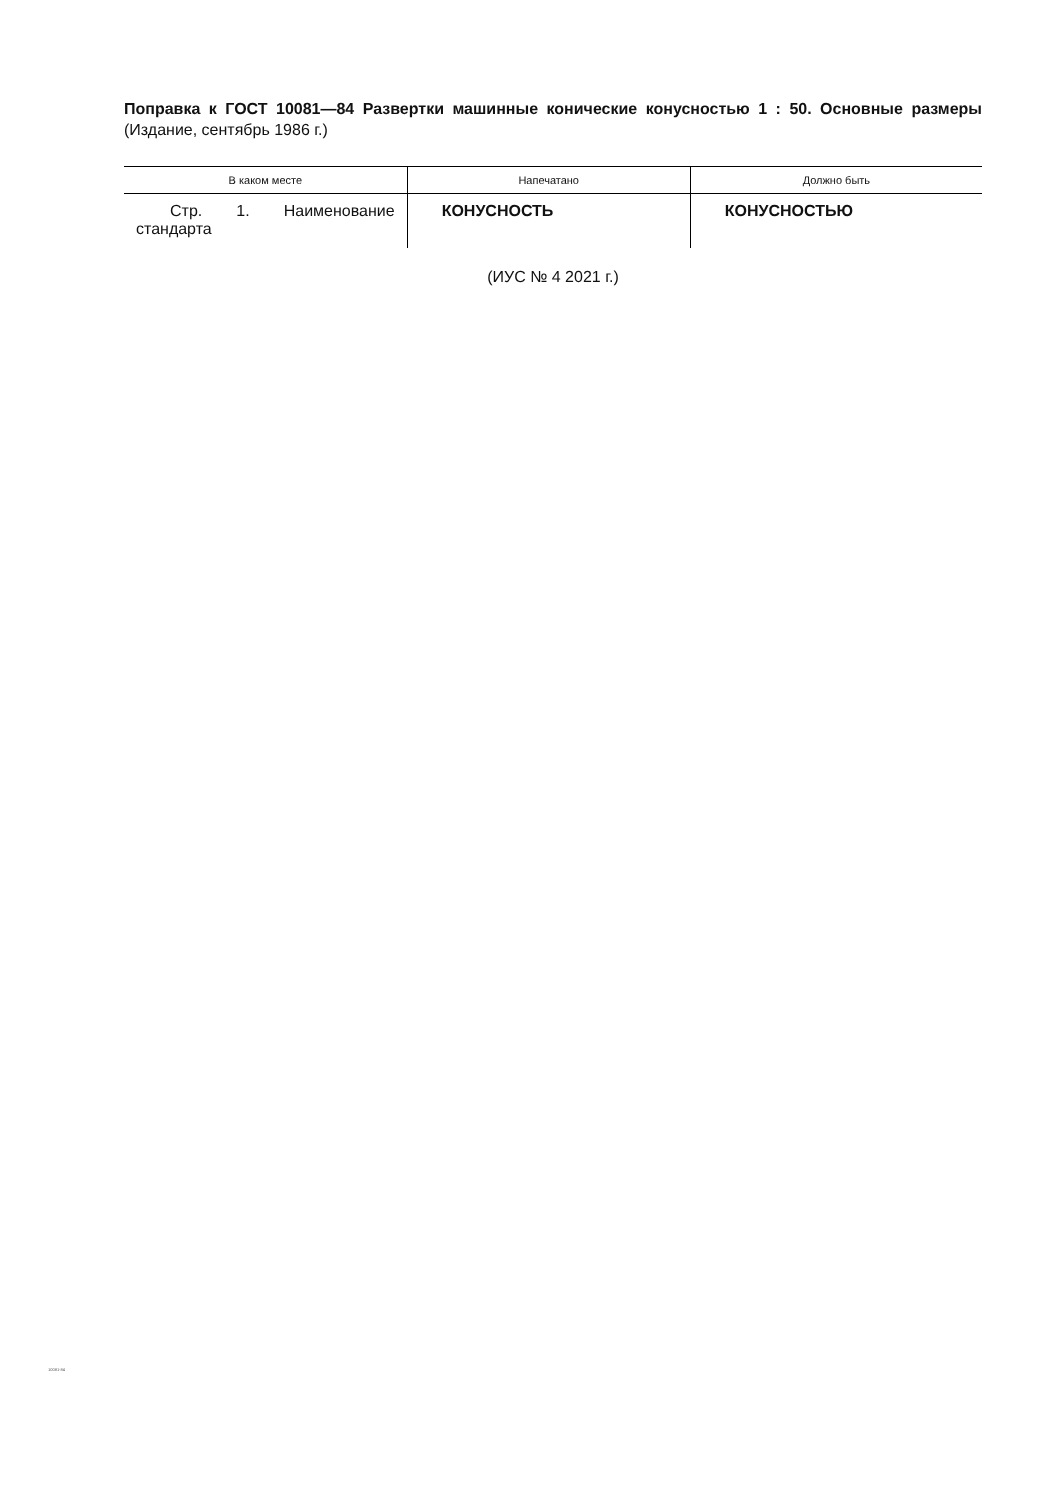Поправка к ГОСТ 10081—84 Развертки машинные конические конусностью 1 : 50. Основные размеры (Издание, сентябрь 1986 г.)
| В каком месте | Напечатано | Должно быть |
| --- | --- | --- |
| Стр. 1. Наименование стандарта | КОНУСНОСТЬ | КОНУСНОСТЬЮ |
(ИУС № 4 2021 г.)
10081-84